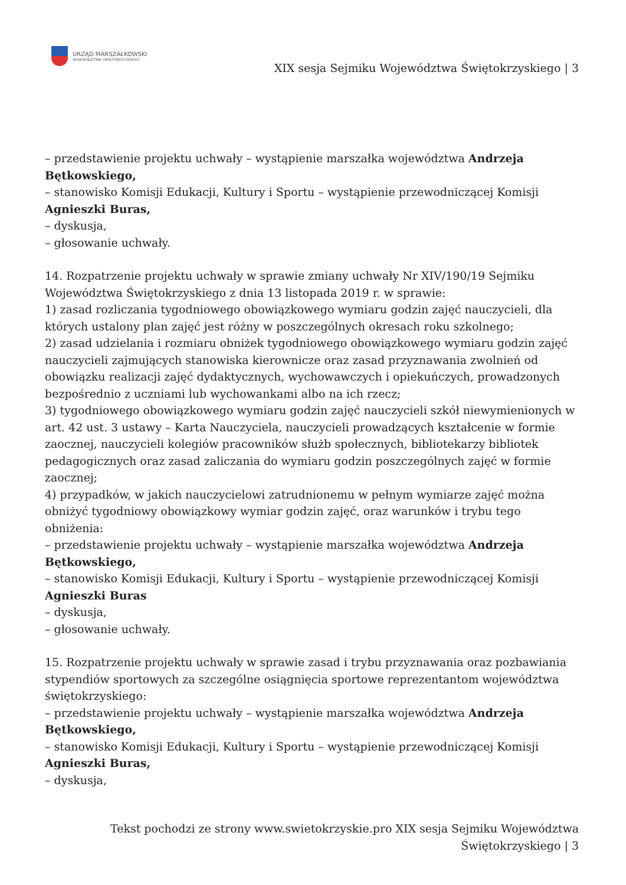URZĄD MARSZAŁKOWSKI
WOJEWÓDZTWA ŚWIĘTOKRZYSKIEGO
XIX sesja Sejmiku Województwa Świętokrzyskiego | 3
– przedstawienie projektu uchwały – wystąpienie marszałka województwa Andrzeja Bętkowskiego,
– stanowisko Komisji Edukacji, Kultury i Sportu – wystąpienie przewodniczącej Komisji Agnieszki Buras,
– dyskusja,
– głosowanie uchwały.
14. Rozpatrzenie projektu uchwały w sprawie zmiany uchwały Nr XIV/190/19 Sejmiku Województwa Świętokrzyskiego z dnia 13 listopada 2019 r. w sprawie:
1) zasad rozliczania tygodniowego obowiązkowego wymiaru godzin zajęć nauczycieli, dla których ustalony plan zajęć jest różny w poszczególnych okresach roku szkolnego;
2) zasad udzielania i rozmiaru obniżek tygodniowego obowiązkowego wymiaru godzin zajęć nauczycieli zajmujących stanowiska kierownicze oraz zasad przyznawania zwolnień od obowiązku realizacji zajęć dydaktycznych, wychowawczych i opiekuńczych, prowadzonych bezpośrednio z uczniami lub wychowankami albo na ich rzecz;
3) tygodniowego obowiązkowego wymiaru godzin zajęć nauczycieli szkół niewymienionych w art. 42 ust. 3 ustawy – Karta Nauczyciela, nauczycieli prowadzących kształcenie w formie zaocznej, nauczycieli kolegiów pracowników służb społecznych, bibliotekarzy bibliotek pedagogicznych oraz zasad zaliczania do wymiaru godzin poszczególnych zajęć w formie zaocznej;
4) przypadków, w jakich nauczycielowi zatrudnionemu w pełnym wymiarze zajęć można obniżyć tygodniowy obowiązkowy wymiar godzin zajęć, oraz warunków i trybu tego obniżenia:
– przedstawienie projektu uchwały – wystąpienie marszałka województwa Andrzeja Bętkowskiego,
– stanowisko Komisji Edukacji, Kultury i Sportu – wystąpienie przewodniczącej Komisji Agnieszki Buras
– dyskusja,
– głosowanie uchwały.
15. Rozpatrzenie projektu uchwały w sprawie zasad i trybu przyznawania oraz pozbawiania stypendiów sportowych za szczególne osiągnięcia sportowe reprezentantom województwa świętokrzyskiego:
– przedstawienie projektu uchwały – wystąpienie marszałka województwa Andrzeja Bętkowskiego,
– stanowisko Komisji Edukacji, Kultury i Sportu – wystąpienie przewodniczącej Komisji Agnieszki Buras,
– dyskusja,
Tekst pochodzi ze strony www.swietokrzyskie.pro XIX sesja Sejmiku Województwa
Świętokrzyskiego | 3